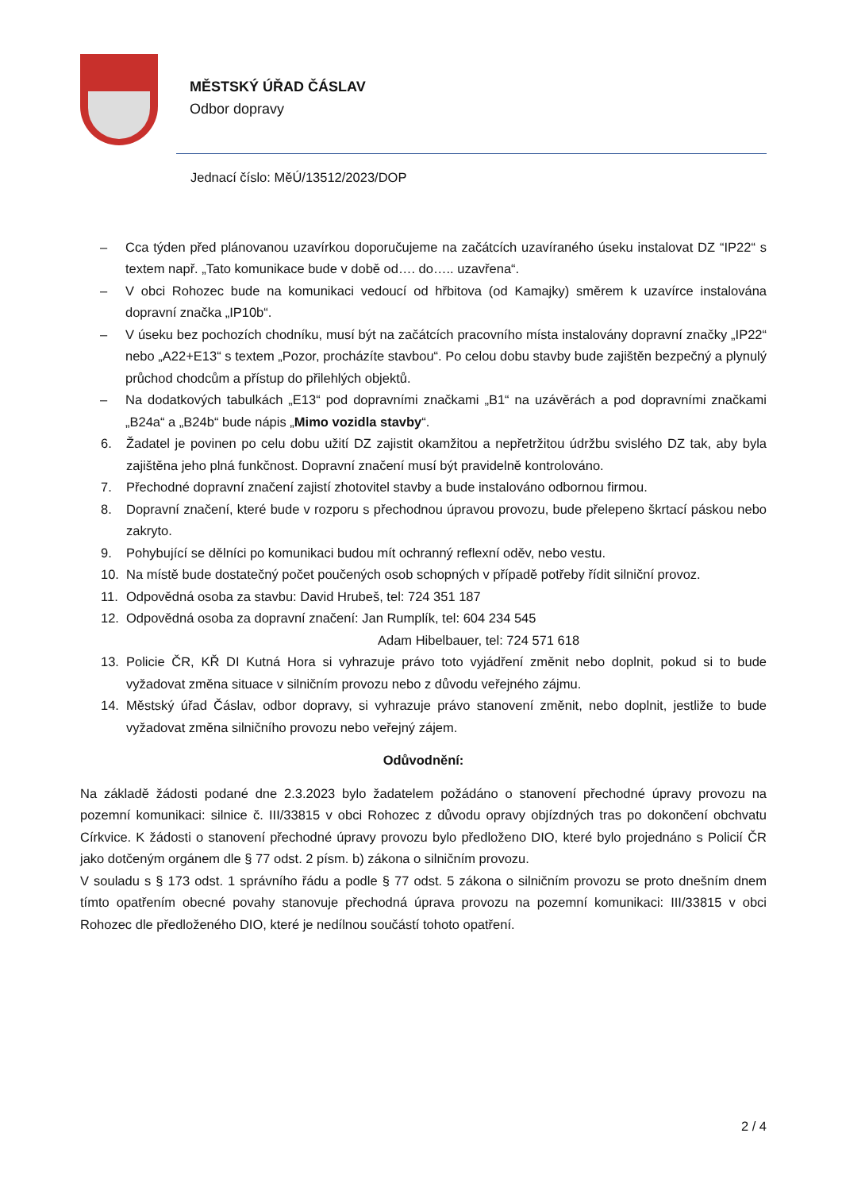MĚSTSKÝ ÚŘAD ČÁSLAV
Odbor dopravy
Jednací číslo: MěÚ/13512/2023/DOP
– Cca týden před plánovanou uzavírkou doporučujeme na začátcích uzavíraného úseku instalovat DZ “IP22“ s textem např. „Tato komunikace bude v době od…. do….. uzavřena“.
– V obci Rohozec bude na komunikaci vedoucí od hřbitova (od Kamajky) směrem k uzavírce instalována dopravní značka „IP10b“.
– V úseku bez pochozích chodníku, musí být na začátcích pracovního místa instalovány dopravní značky „IP22“ nebo „A22+E13“ s textem „Pozor, procházíte stavbou“. Po celou dobu stavby bude zajištěn bezpečný a plynulý průchod chodcům a přístup do přilehlých objektů.
– Na dodatkových tabulkách „E13“ pod dopravními značkami „B1“ na uzávěrách a pod dopravními značkami „B24a“ a „B24b“ bude nápis „Mimo vozidla stavby“.
6. Žadatel je povinen po celu dobu užití DZ zajistit okamžitou a nepřetržitou údržbu svislého DZ tak, aby byla zajištěna jeho plná funkčnost. Dopravní značení musí být pravidelně kontrolováno.
7. Přechodné dopravní značení zajistí zhotovitel stavby a bude instalováno odbornou firmou.
8. Dopravní značení, které bude v rozporu s přechodnou úpravou provozu, bude přelepeno škrtací páskou nebo zakryto.
9. Pohybující se dělníci po komunikaci budou mít ochranný reflexní oděv, nebo vestu.
10. Na místě bude dostatečný počet poučených osob schopných v případě potřeby řídit silniční provoz.
11. Odpovědná osoba za stavbu: David Hrubeš, tel: 724 351 187
12. Odpovědná osoba za dopravní značení: Jan Rumplík, tel: 604 234 545
Adam Hibelbauer, tel: 724 571 618
13. Policie ČR, KŘ DI Kutná Hora si vyhrazuje právo toto vyjádření změnit nebo doplnit, pokud si to bude vyžadovat změna situace v silničním provozu nebo z důvodu veřejného zájmu.
14. Městský úřad Čáslav, odbor dopravy, si vyhrazuje právo stanovení změnit, nebo doplnit, jestliže to bude vyžadovat změna silničního provozu nebo veřejný zájem.
Odůvodnění:
Na základě žádosti podané dne 2.3.2023 bylo žadatelem požádáno o stanovení přechodné úpravy provozu na pozemní komunikaci: silnice č. III/33815 v obci Rohozec z důvodu opravy objízdných tras po dokončení obchvatu Církvice. K žádosti o stanovení přechodné úpravy provozu bylo předloženo DIO, které bylo projednáno s Policií ČR jako dotčeným orgánem dle § 77 odst. 2 písm. b) zákona o silničním provozu.
V souladu s § 173 odst. 1 správního řádu a podle § 77 odst. 5 zákona o silničním provozu se proto dnešním dnem tímto opatřením obecné povahy stanovuje přechodná úprava provozu na pozemní komunikaci: III/33815 v obci Rohozec dle předloženého DIO, které je nedílnou součástí tohoto opatření.
2 / 4